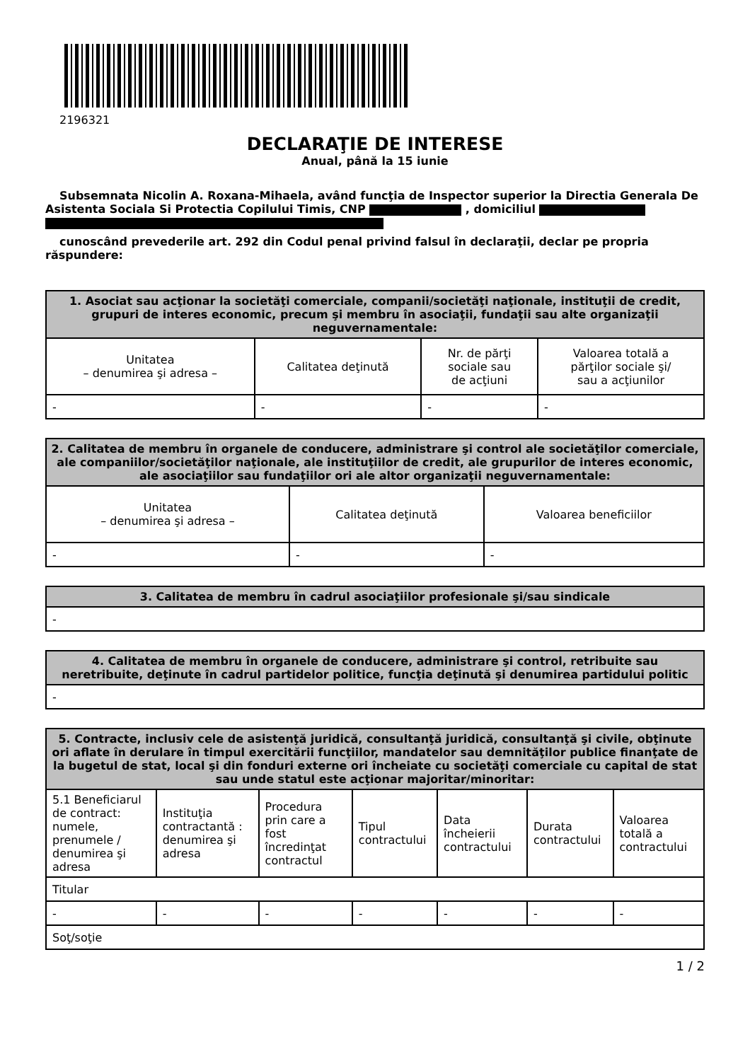2196321
DECLARAŢIE DE INTERESE
Anual, până la 15 iunie
Subsemnata Nicolin A. Roxana-Mihaela, având funcţia de Inspector superior la Directia Generala De Asistenta Sociala Si Protectia Copilului Timis, CNP , domiciliul
cunoscând prevederile art. 292 din Codul penal privind falsul în declaraţii, declar pe propria răspundere:
| 1. Asociat sau acţionar la societăţi comerciale, companii/societăţi naţionale, instituţii de credit, grupuri de interes economic, precum şi membru în asociaţii, fundaţii sau alte organizaţii neguvernamentale: | | | |
| --- | --- | --- | --- |
| Unitatea – denumirea şi adresa – | Calitatea deţinută | Nr. de părţi sociale sau de acţiuni | Valoarea totală a părţilor sociale şi/ sau a acţiunilor |
| - | - | - | - |
| 2. Calitatea de membru în organele de conducere, administrare şi control ale societăţilor comerciale, ale companiilor/societăţilor naţionale, ale instituţiilor de credit, ale grupurilor de interes economic, ale asociaţiilor sau fundaţiilor ori ale altor organizaţii neguvernamentale: | | |
| --- | --- | --- |
| Unitatea – denumirea şi adresa – | Calitatea deţinută | Valoarea beneficiilor |
| - | - | - |
| 3. Calitatea de membru în cadrul asociaţiilor profesionale şi/sau sindicale |
| --- |
| - |
| 4. Calitatea de membru în organele de conducere, administrare şi control, retribuite sau neretribuite, deţinute în cadrul partidelor politice, funcţia deţinută şi denumirea partidului politic |
| --- |
| - |
| 5. Contracte, inclusiv cele de asistenţă juridică, consultanţă juridică, consultanţă şi civile, obţinute ori aflate în derulare în timpul exercitării funcţiilor, mandatelor sau demnităţilor publice finanţate de la bugetul de stat, local şi din fonduri externe ori încheiate cu societăţi comerciale cu capital de stat sau unde statul este acţionar majoritar/minoritar: | | | | | | |
| --- | --- | --- | --- | --- | --- | --- |
| 5.1 Beneficiarul de contract: numele, prenumele / denumirea şi adresa | Instituţia contractantă : denumirea şi adresa | Procedura prin care a fost încredinţat contractul | Tipul contractului | Data încheierii contractului | Durata contractului | Valoarea totală a contractului |
| Titular | | | | | | |
| - | - | - | - | - | - | - |
| Soţ/soţie | | | | | | |
1 / 2